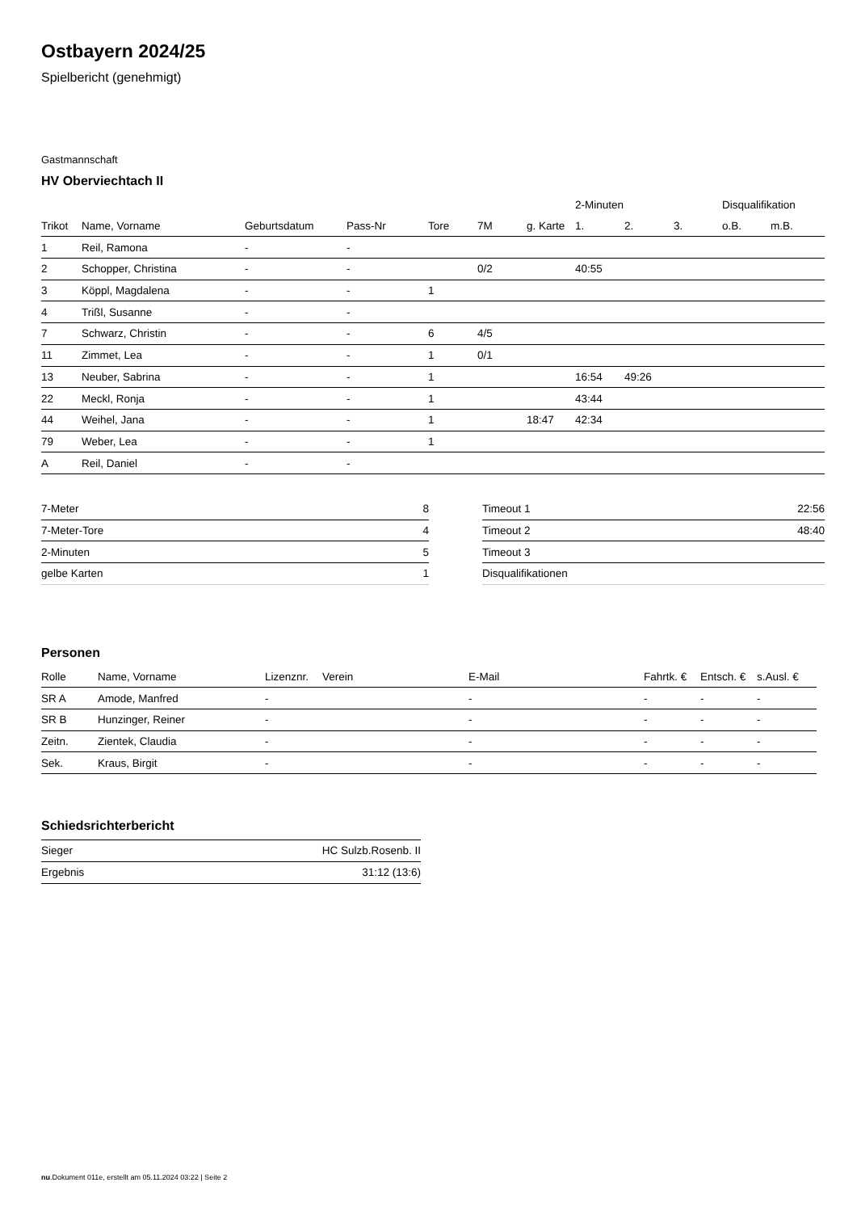Ostbayern 2024/25
Spielbericht (genehmigt)
Gastmannschaft
HV Oberviechtach II
| | | | | | | | 2-Minuten | | | Disqualifikation | |
| --- | --- | --- | --- | --- | --- | --- | --- | --- | --- | --- | --- |
| Trikot | Name, Vorname | Geburtsdatum | Pass-Nr | Tore | 7M | g. Karte | 1. | 2. | 3. | o.B. | m.B. |
| 1 | Reil, Ramona | - | - | | | | | | | | |
| 2 | Schopper, Christina | - | - | | 0/2 | | 40:55 | | | | |
| 3 | Köppl, Magdalena | - | - | 1 | | | | | | | |
| 4 | Trißl, Susanne | - | - | | | | | | | | |
| 7 | Schwarz, Christin | - | - | 6 | 4/5 | | | | | | |
| 11 | Zimmet, Lea | - | - | 1 | 0/1 | | | | | | |
| 13 | Neuber, Sabrina | - | - | 1 | | | 16:54 | 49:26 | | | |
| 22 | Meckl, Ronja | - | - | 1 | | | 43:44 | | | | |
| 44 | Weihel, Jana | - | - | 1 | | 18:47 | 42:34 | | | | |
| 79 | Weber, Lea | - | - | 1 | | | | | | | |
| A | Reil, Daniel | - | - | | | | | | | | |
| 7-Meter | 8 |
| 7-Meter-Tore | 4 |
| 2-Minuten | 5 |
| gelbe Karten | 1 |
| Timeout 1 | 22:56 |
| Timeout 2 | 48:40 |
| Timeout 3 | |
| Disqualifikationen | |
Personen
| Rolle | Name, Vorname | Lizenznr. | Verein | E-Mail | Fahrtk. € | Entsch. € | s.Ausl. € |
| --- | --- | --- | --- | --- | --- | --- | --- |
| SR A | Amode, Manfred | - | | - | - | - | - |
| SR B | Hunzinger, Reiner | - | | - | - | - | - |
| Zeitn. | Zientek, Claudia | - | | - | - | - | - |
| Sek. | Kraus, Birgit | - | | - | - | - | - |
Schiedsrichterbericht
| Sieger | HC Sulzb.Rosenb. II |
| Ergebnis | 31:12 (13:6) |
nu.Dokument 011e, erstellt am 05.11.2024 03:22 | Seite 2